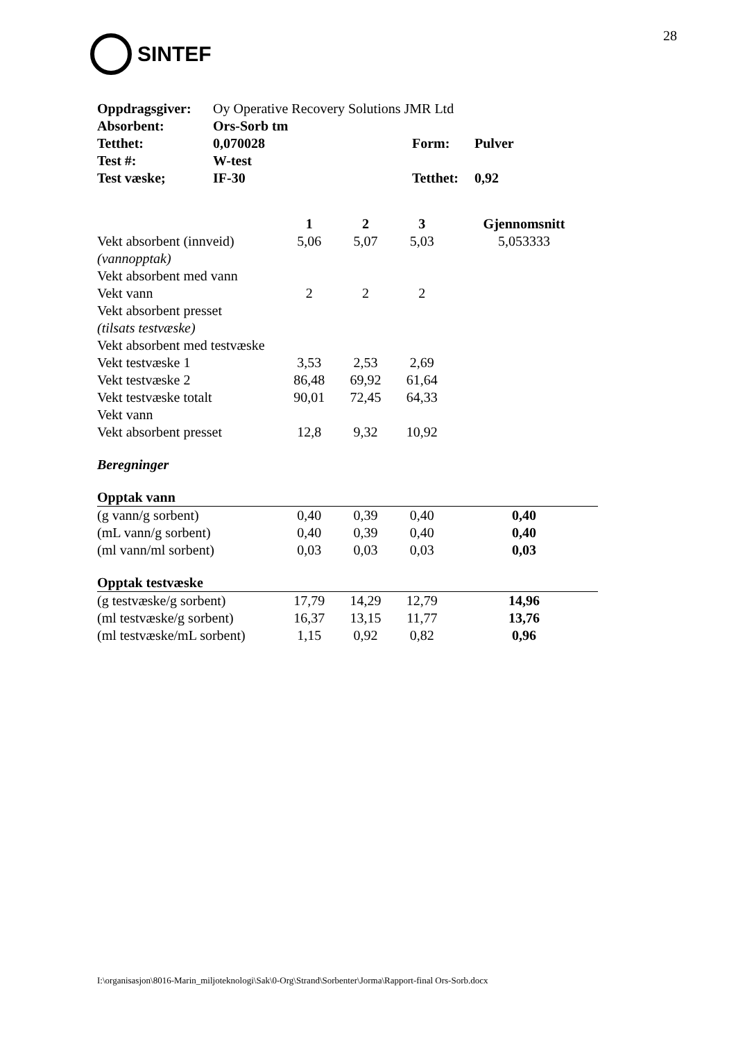SINTEF
28
| Oppdragsgiver: | Oy Operative Recovery Solutions JMR Ltd | | |
| Absorbent: | Ors-Sorb tm | | |
| Tetthet: | 0,070028 | Form: | Pulver |
| Test #: | W-test | | |
| Test væske; | IF-30 | Tetthet: | 0,92 |
| | 1 | 2 | 3 | Gjennomsnitt |
| --- | --- | --- | --- | --- |
| Vekt absorbent (innveid) | 5,06 | 5,07 | 5,03 | 5,053333 |
| (vannopptak) | | | | |
| Vekt absorbent med vann | | | | |
| Vekt vann | 2 | 2 | 2 | |
| Vekt absorbent presset | | | | |
| (tilsats testvæske) | | | | |
| Vekt absorbent med testvæske | | | | |
| Vekt testvæske 1 | 3,53 | 2,53 | 2,69 | |
| Vekt testvæske 2 | 86,48 | 69,92 | 61,64 | |
| Vekt testvæske totalt | 90,01 | 72,45 | 64,33 | |
| Vekt vann | | | | |
| Vekt absorbent presset | 12,8 | 9,32 | 10,92 | |
| Beregninger | | | | |
| Opptak vann | | | | |
| (g vann/g sorbent) | 0,40 | 0,39 | 0,40 | 0,40 |
| (mL vann/g sorbent) | 0,40 | 0,39 | 0,40 | 0,40 |
| (ml vann/ml sorbent) | 0,03 | 0,03 | 0,03 | 0,03 |
| Opptak testvæske | | | | |
| (g testvæske/g sorbent) | 17,79 | 14,29 | 12,79 | 14,96 |
| (ml testvæske/g sorbent) | 16,37 | 13,15 | 11,77 | 13,76 |
| (ml testvæske/mL sorbent) | 1,15 | 0,92 | 0,82 | 0,96 |
I:\organisasjon\8016-Marin_miljoteknologi\Sak\0-Org\Strand\Sorbenter\Jorma\Rapport-final Ors-Sorb.docx